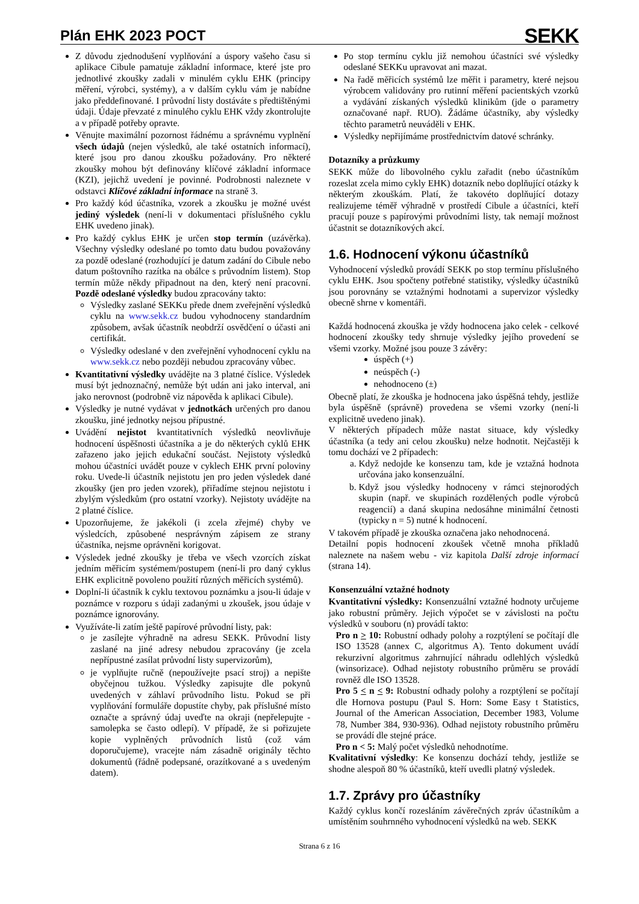Plán EHK 2023 POCT
SEKK
Z důvodu zjednodušení vyplňování a úspory vašeho času si aplikace Cibule pamatuje základní informace, které jste pro jednotlivé zkoušky zadali v minulém cyklu EHK (principy měření, výrobci, systémy), a v dalším cyklu vám je nabídne jako předdefinované. I průvodní listy dostáváte s předtištěnými údaji. Údaje převzaté z minulého cyklu EHK vždy zkontrolujte a v případě potřeby opravte.
Věnujte maximální pozornost řádnému a správnému vyplnění všech údajů (nejen výsledků, ale také ostatních informací), které jsou pro danou zkoušku požadovány. Pro některé zkoušky mohou být definovány klíčové základní informace (KZI), jejichž uvedení je povinné. Podrobnosti naleznete v odstavci Klíčové základní informace na straně 3.
Pro každý kód účastníka, vzorek a zkoušku je možné uvést jediný výsledek (není-li v dokumentaci příslušného cyklu EHK uvedeno jinak).
Pro každý cyklus EHK je určen stop termín (uzávěrka). Všechny výsledky odeslané po tomto datu budou považovány za pozdě odeslané (rozhodující je datum zadání do Cibule nebo datum poštovního razítka na obálce s průvodním listem). Stop termín může někdy připadnout na den, který není pracovní. Pozdě odeslané výsledky budou zpracovány takto:
Výsledky zaslané SEKKu přede dnem zveřejnění výsledků cyklu na www.sekk.cz budou vyhodnoceny standardním způsobem, avšak účastník neobdrží osvědčení o účasti ani certifikát.
Výsledky odeslané v den zveřejnění vyhodnocení cyklu na www.sekk.cz nebo později nebudou zpracovány vůbec.
Kvantitativní výsledky uvádějte na 3 platné číslice. Výsledek musí být jednoznačný, nemůže být udán ani jako interval, ani jako nerovnost (podrobně viz nápověda k aplikaci Cibule).
Výsledky je nutné vydávat v jednotkách určených pro danou zkoušku, jiné jednotky nejsou přípustné.
Uvádění nejistot kvantitativních výsledků neovlivňuje hodnocení úspěšnosti účastníka a je do některých cyklů EHK zařazeno jako jejich edukační součást. Nejistoty výsledků mohou účastníci uvádět pouze v cyklech EHK první poloviny roku. Uvede-li účastník nejistotu jen pro jeden výsledek dané zkoušky (jen pro jeden vzorek), přiřadíme stejnou nejistotu i zbylým výsledkům (pro ostatní vzorky). Nejistoty uvádějte na 2 platné číslice.
Upozorňujeme, že jakékoli (i zcela zřejmé) chyby ve výsledcích, způsobené nesprávným zápisem ze strany účastníka, nejsme oprávněni korigovat.
Výsledek jedné zkoušky je třeba ve všech vzorcích získat jedním měřicím systémem/postupem (není-li pro daný cyklus EHK explicitně povoleno použití různých měřicích systémů).
Doplní-li účastník k cyklu textovou poznámku a jsou-li údaje v poznámce v rozporu s údaji zadanými u zkoušek, jsou údaje v poznámce ignorovány.
Využíváte-li zatím ještě papírové průvodní listy, pak:
je zasílejte výhradně na adresu SEKK. Průvodní listy zaslané na jiné adresy nebudou zpracovány (je zcela nepřípustné zasílat průvodní listy supervizorům),
je vyplňujte ručně (nepoužívejte psací stroj) a nepište obyčejnou tužkou. Výsledky zapisujte dle pokynů uvedených v záhlaví průvodního listu. Pokud se při vyplňování formuláře dopustíte chyby, pak příslušné místo označte a správný údaj uveďte na okraji (nepřelepujte - samolepka se často odlepí). V případě, že si pořizujete kopie vyplněných průvodních listů (což vám doporučujeme), vracejte nám zásadně originály těchto dokumentů (řádně podepsané, orazítkované a s uvedeným datem).
Po stop termínu cyklu již nemohou účastníci své výsledky odeslané SEKKu upravovat ani mazat.
Na řadě měřicích systémů lze měřit i parametry, které nejsou výrobcem validovány pro rutinní měření pacientských vzorků a vydávání získaných výsledků klinikům (jde o parametry označované např. RUO). Žádáme účastníky, aby výsledky těchto parametrů neuváděli v EHK.
Výsledky nepřijímáme prostřednictvím datové schránky.
Dotazníky a průzkumy
SEKK může do libovolného cyklu zařadit (nebo účastníkům rozeslat zcela mimo cykly EHK) dotazník nebo doplňující otázky k některým zkouškám. Platí, že takovéto doplňující dotazy realizujeme téměř výhradně v prostředí Cibule a účastníci, kteří pracují pouze s papírovými průvodními listy, tak nemají možnost účastnit se dotazníkových akcí.
1.6. Hodnocení výkonu účastníků
Vyhodnocení výsledků provádí SEKK po stop termínu příslušného cyklu EHK. Jsou spočteny potřebné statistiky, výsledky účastníků jsou porovnány se vztažnými hodnotami a supervizor výsledky obecně shrne v komentáři.
Každá hodnocená zkouška je vždy hodnocena jako celek - celkové hodnocení zkoušky tedy shrnuje výsledky jejího provedení se všemi vzorky. Možné jsou pouze 3 závěry:
úspěch (+)
neúspěch (-)
nehodnoceno (±)
Obecně platí, že zkouška je hodnocena jako úspěšná tehdy, jestliže byla úspěšně (správně) provedena se všemi vzorky (není-li explicitně uvedeno jinak).
V některých případech může nastat situace, kdy výsledky účastníka (a tedy ani celou zkoušku) nelze hodnotit. Nejčastěji k tomu dochází ve 2 případech:
a. Když nedojde ke konsenzu tam, kde je vztažná hodnota určována jako konsenzuální.
b. Když jsou výsledky hodnoceny v rámci stejnorodých skupin (např. ve skupinách rozdělených podle výrobců reagencií) a daná skupina nedosáhne minimální četnosti (typicky n = 5) nutné k hodnocení.
V takovém případě je zkouška označena jako nehodnocená.
Detailní popis hodnocení zkoušek včetně mnoha příkladů naleznete na našem webu - viz kapitola Další zdroje informací (strana 14).
Konsenzuální vztažné hodnoty
Kvantitativní výsledky: Konsenzuální vztažné hodnoty určujeme jako robustní průměry. Jejich výpočet se v závislosti na počtu výsledků v souboru (n) provádí takto:
Pro n > 10: Robustní odhady polohy a rozptýlení se počítají dle ISO 13528 (annex C, algoritmus A). Tento dokument uvádí rekurzivní algoritmus zahrnující náhradu odlehlých výsledků (winsorizace). Odhad nejistoty robustního průměru se provádí rovněž dle ISO 13528.
Pro 5 < n < 9: Robustní odhady polohy a rozptýlení se počítají dle Hornova postupu (Paul S. Horn: Some Easy t Statistics, Journal of the American Association, December 1983, Volume 78, Number 384, 930-936). Odhad nejistoty robustního průměru se provádí dle stejné práce.
Pro n < 5: Malý počet výsledků nehodnotíme.
Kvalitativní výsledky: Ke konsenzu dochází tehdy, jestliže se shodne alespoň 80 % účastníků, kteří uvedli platný výsledek.
1.7. Zprávy pro účastníky
Každý cyklus končí rozesláním závěrečných zpráv účastníkům a umístěním souhrnného vyhodnocení výsledků na web. SEKK
Strana 6 z 16